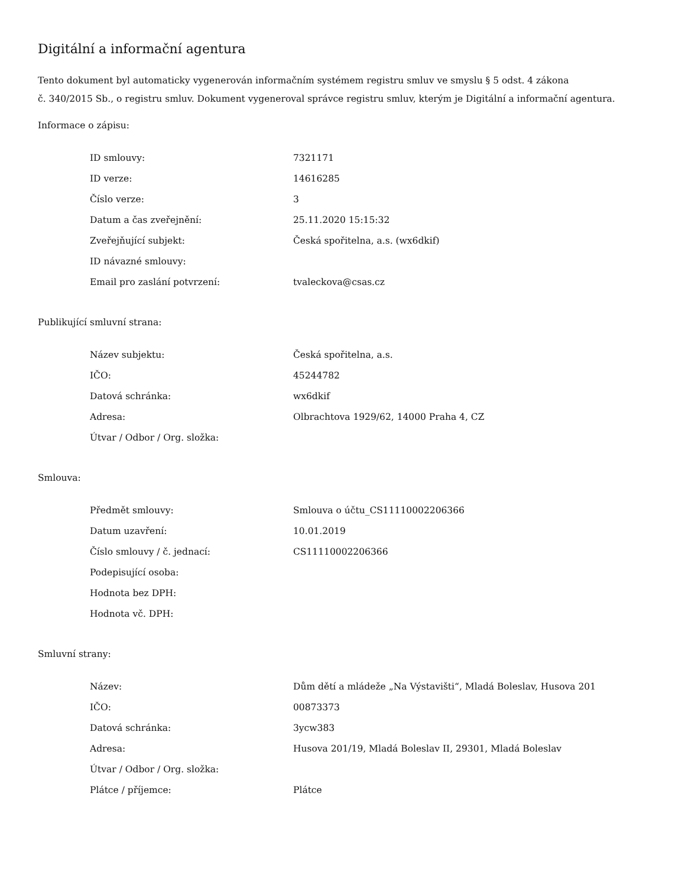Digitální a informační agentura
Tento dokument byl automaticky vygenerován informačním systémem registru smluv ve smyslu § 5 odst. 4 zákona
č. 340/2015 Sb., o registru smluv. Dokument vygeneroval správce registru smluv, kterým je Digitální a informační agentura.
Informace o zápisu:
| ID smlouvy: | 7321171 |
| ID verze: | 14616285 |
| Číslo verze: | 3 |
| Datum a čas zveřejnění: | 25.11.2020 15:15:32 |
| Zveřejňující subjekt: | Česká spořitelna, a.s. (wx6dkif) |
| ID návazné smlouvy: | |
| Email pro zaslání potvrzení: | tvaleckova@csas.cz |
Publikující smluvní strana:
| Název subjektu: | Česká spořitelna, a.s. |
| IČO: | 45244782 |
| Datová schránka: | wx6dkif |
| Adresa: | Olbrachtova 1929/62, 14000 Praha 4, CZ |
| Útvar / Odbor / Org. složka: | |
Smlouva:
| Předmět smlouvy: | Smlouva o účtu_CS11110002206366 |
| Datum uzavření: | 10.01.2019 |
| Číslo smlouvy / č. jednací: | CS11110002206366 |
| Podepisující osoba: | |
| Hodnota bez DPH: | |
| Hodnota vč. DPH: | |
Smluvní strany:
| Název: | Dům dětí a mládeže „Na Výstavišti“, Mladá Boleslav, Husova 201 |
| IČO: | 00873373 |
| Datová schránka: | 3ycw383 |
| Adresa: | Husova 201/19, Mladá Boleslav II, 29301, Mladá Boleslav |
| Útvar / Odbor / Org. složka: | |
| Plátce / příjemce: | Plátce |